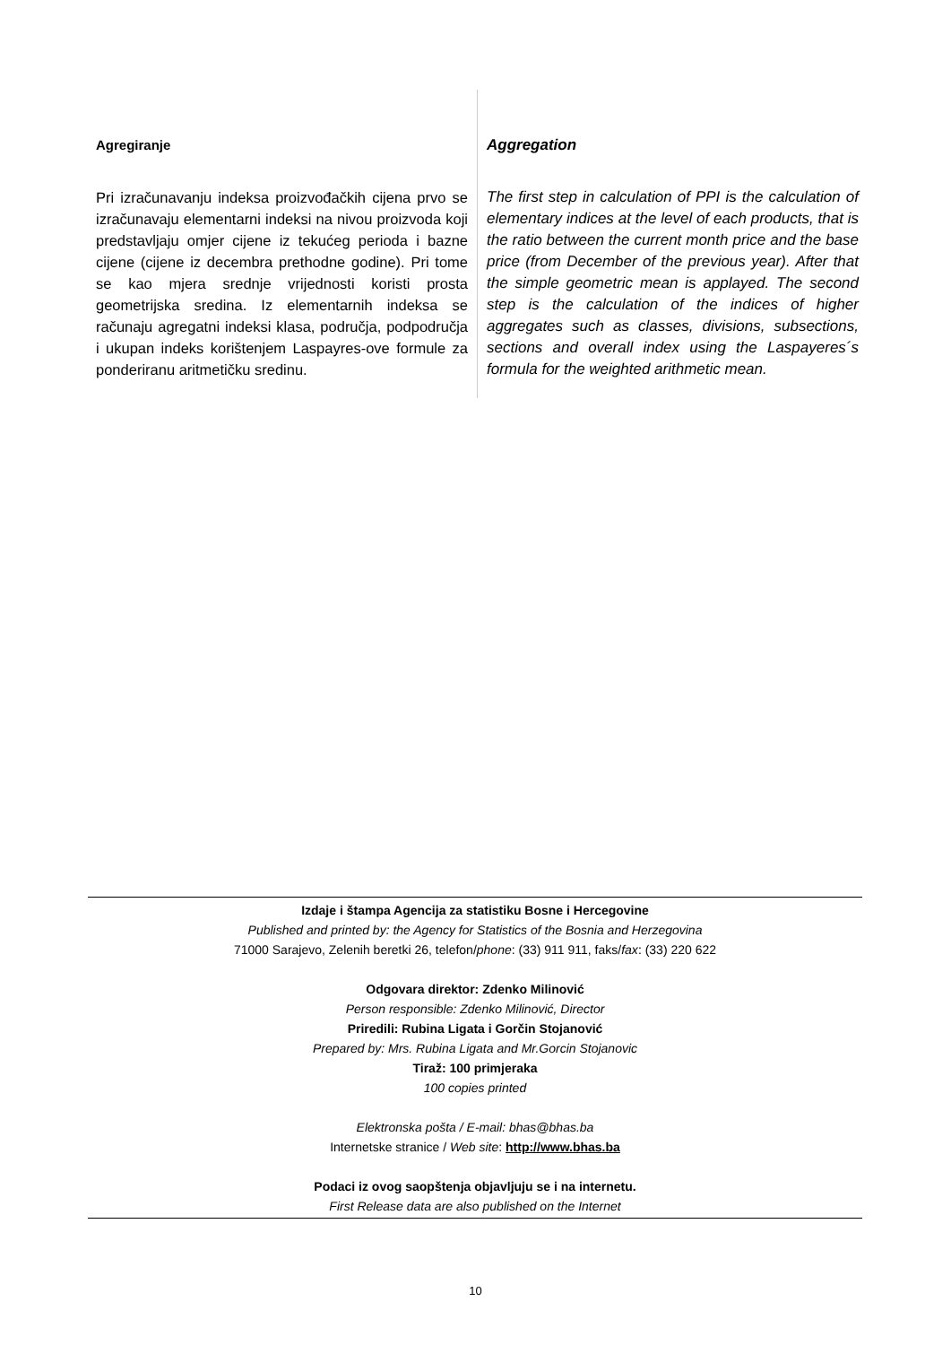Agregiranje
Pri izračunavanju indeksa proizvođačkih cijena prvo se izračunavaju elementarni indeksi na nivou proizvoda koji predstavljaju omjer cijene iz tekućeg perioda i bazne cijene (cijene iz decembra prethodne godine). Pri tome se kao mjera srednje vrijednosti koristi prosta geometrijska sredina. Iz elementarnih indeksa se računaju agregatni indeksi klasa, područja, podpodručja i ukupan indeks korištenjem Laspayres-ove formule za ponderiranu aritmetičku sredinu.
Aggregation
The first step in calculation of PPI is the calculation of elementary indices at the level of each products, that is the ratio between the current month price and the base price (from December of the previous year). After that the simple geometric mean is applayed. The second step is the calculation of the indices of higher aggregates such as classes, divisions, subsections, sections and overall index using the Laspayeres´s formula for the weighted arithmetic mean.
Izdaje i štampa Agencija za statistiku Bosne i Hercegovine
Published and printed by: the Agency for Statistics of the Bosnia and Herzegovina
71000 Sarajevo, Zelenih beretki 26, telefon/phone: (33) 911 911, faks/fax: (33) 220 622
Odgovara direktor: Zdenko Milinović
Person responsible: Zdenko Milinović, Director
Priredili: Rubina Ligata i Gorčin Stojanović
Prepared by: Mrs. Rubina Ligata and Mr.Gorcin Stojanovic
Tiraž: 100 primjeraka
100 copies printed
Elektronska pošta / E-mail: bhas@bhas.ba
Internetske stranice / Web site: http://www.bhas.ba
Podaci iz ovog saopštenja objavljuju se i na internetu.
First Release data are also published on the Internet
10